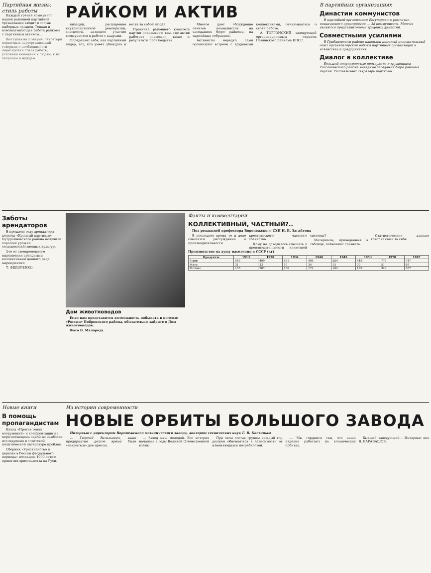Партийная жизнь: стиль работы
Каждый третий коммунист нашей районной партийной организации входит в состав выборных органов. Тонкая и всеохватывающая работа райкома с партийным активом...
Выступая на пленуме, секретари первичных парторганизаций говорили о необходимости перестройки стиля работы, усиления внимания к людям, к их запросам и нуждам.
РАЙКОМ И АКТИВ
низаций, расширение внутрипартийной демократии, гласности, активное участие коммунистов в работе с кадрами.
Определяет себя, как партийный лидер, тот, кто умеет убеждать и вести за собой людей.
Практика районного комитета партии показывает: там, где актив работает слаженно, выше и результаты производства.
Многое дает обсуждение отчетов коммунистов на заседаниях бюро райкома, на партийных собраниях.
Активисты нередко сами организуют встречи с трудовыми коллективами, отчитываются о своей работе.
А. ТОРГОНСКИЙ, заведующий организационным отделом Панинского райкома КПСС.
В партийных организациях
Династии коммунистов
В партийной организации Богучарского ремонтно-технического предприятия — 38 коммунистов. Многие являются представителями трудовых династий.
Совместными усилиями
В Грибановском районе накоплен немалый положительный опыт организаторской работы партийных организаций в хозяйствах и предприятиях.
Диалог в коллективе
Большой популярностью пользуются в тружеников Россошанского района выездные заседания бюро райкома партии. Рассказывает секретарь парткома...
Заботы арендаторов
В прошлом году арендаторы колхоза «Красный партизан» Бутурлиновского района получили хороший урожай сельскохозяйственных культур.
Это от своевременного выполнения арендными коллективами ценного ряда мероприятий.
Т. ФЕДОРЕНКО.
Дом животноводов
Если вам представится возможность побывать в колхозе «Россия» Бобровского района, обязательно зайдите в Дом животноводов.
Фото В. Малорода.
Факты и комментарии
КОЛЛЕКТИВНЫЙ, ЧАСТНЫЙ?..
Под редакцией профессора Воронежского СХИ И. Б. Загайтова
В последнее время то и дело слышатся рассуждения о производительности крестьянского частного хозяйства.
Кому не доводилось слышать о производительности колхозной системы?
Материалы, приведенные в таблице, позволяют сравнить.
Статистические данные говорят сами за себя.
Производство на душу населения в СССР (кг)
| Продукты | 1913 | 1928 | 1934 | 1940 | 1945 | 1953 | 1970 | 1987 |
| --- | --- | --- | --- | --- | --- | --- | --- | --- |
| Зерно | 545 | 499 | 551 | 495 | 284 | 449 | 773 | 747 |
| Мясо | 31 | 33 | 19 | 24 | 15 | 30 | 51 | 69 |
| Молоко | 185 | 207 | 130 | 172 | 162 | 193 | 343 | 367 |
Новые книги
В помощь пропагандистам
Книга «Против гонки вооружений» и конфронтации на море посвящена одной из наиболее исследуемых в советской политической литературе проблем.
Сборник «Христианство и церковь в России феодального периода» посвящен 1000-летию принятия христианства на Руси.
Из истории современности
НОВЫЕ ОРБИТЫ БОЛЬШОГО ЗАВОДА
Интервью с директором Воронежского механического завода, доктором технических наук Г. В. Костиным
— Георгий Васильевич, ваше предприятие долгое время было «закрытым» для прессы.
— Завод наш молодой. Его история началась в годы Великой Отечественной войны.
При этом состав группы каждый год должен обновляться в зависимости от изменяющихся потребностей.
— Мы гордимся тем, что наши изделия работают на космических орбитах.
Бывший заведующий... Интервью вел В. БАРАБАШОВ.